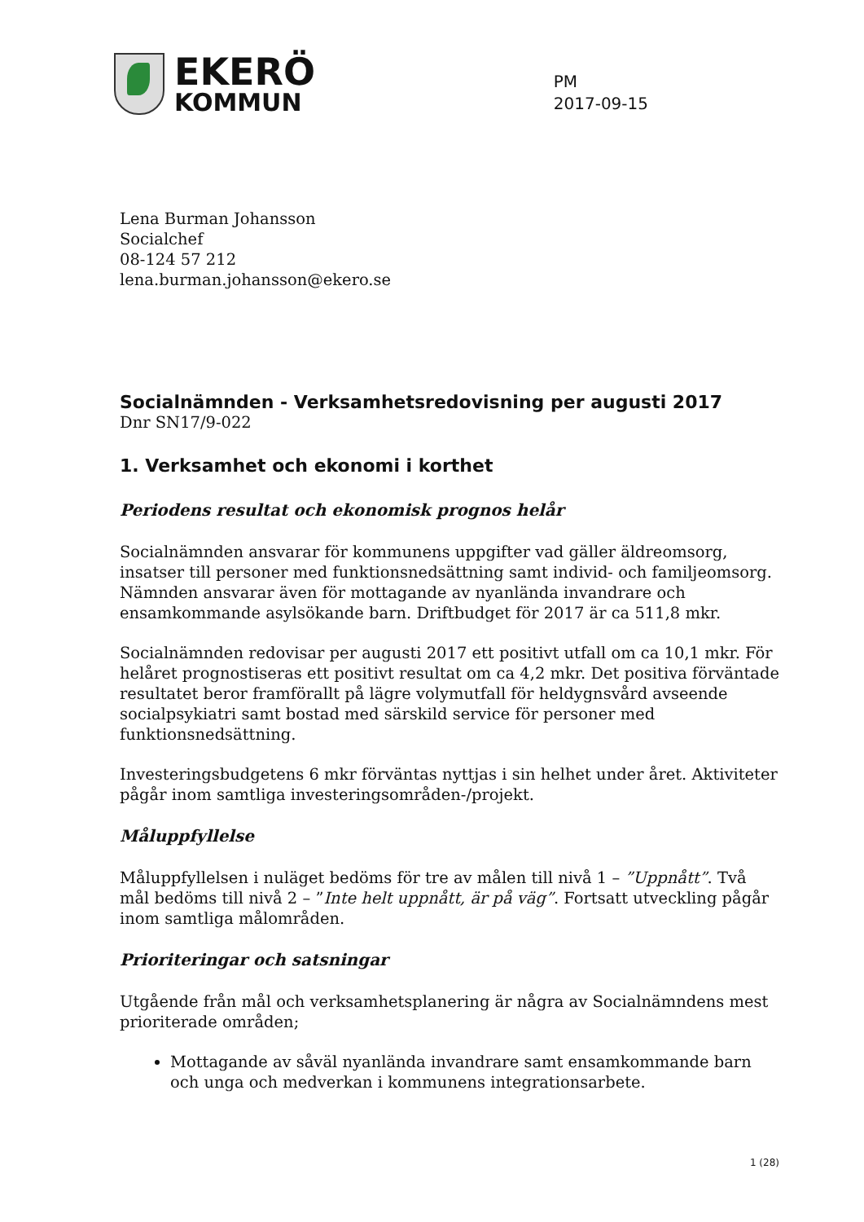EKERÖ
KOMMUN
PM
2017-09-15
Lena Burman Johansson
Socialchef
08-124 57 212
lena.burman.johansson@ekero.se
Socialnämnden - Verksamhetsredovisning per augusti 2017
Dnr SN17/9-022
1. Verksamhet och ekonomi i korthet
Periodens resultat och ekonomisk prognos helår
Socialnämnden ansvarar för kommunens uppgifter vad gäller äldreomsorg, insatser till personer med funktionsnedsättning samt individ- och familjeomsorg. Nämnden ansvarar även för mottagande av nyanlända invandrare och ensamkommande asylsökande barn. Driftbudget för 2017 är ca 511,8 mkr.
Socialnämnden redovisar per augusti 2017 ett positivt utfall om ca 10,1 mkr. För helåret prognostiseras ett positivt resultat om ca 4,2 mkr. Det positiva förväntade resultatet beror framförallt på lägre volymutfall för heldygnsvård avseende socialpsykiatri samt bostad med särskild service för personer med funktionsnedsättning.
Investeringsbudgetens 6 mkr förväntas nyttjas i sin helhet under året. Aktiviteter pågår inom samtliga investeringsområden-/projekt.
Måluppfyllelse
Måluppfyllelsen i nuläget bedöms för tre av målen till nivå 1 – ”Uppnått”. Två mål bedöms till nivå 2 – ”Inte helt uppnått, är på väg”. Fortsatt utveckling pågår inom samtliga målområden.
Prioriteringar och satsningar
Utgående från mål och verksamhetsplanering är några av Socialnämndens mest prioriterade områden;
Mottagande av såväl nyanlända invandrare samt ensamkommande barn och unga och medverkan i kommunens integrationsarbete.
1 (28)